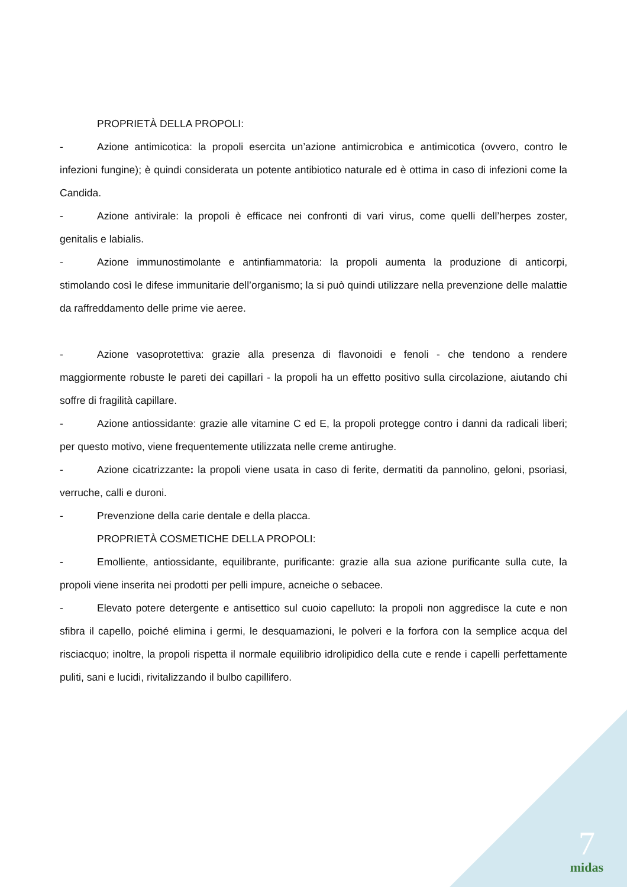PROPRIETÀ DELLA PROPOLI:
- Azione antimicotica: la propoli esercita un’azione antimicrobica e antimicotica (ovvero, contro le infezioni fungine); è quindi considerata un potente antibiotico naturale ed è ottima in caso di infezioni come la Candida.
- Azione antivirale: la propoli è efficace nei confronti di vari virus, come quelli dell’herpes zoster, genitalis e labialis.
- Azione immunostimolante e antinfiammatoria: la propoli aumenta la produzione di anticorpi, stimolando così le difese immunitarie dell’organismo; la si può quindi utilizzare nella prevenzione delle malattie da raffreddamento delle prime vie aeree.
- Azione vasoprotettiva: grazie alla presenza di flavonoidi e fenoli - che tendono a rendere maggiormente robuste le pareti dei capillari - la propoli ha un effetto positivo sulla circolazione, aiutando chi soffre di fragilità capillare.
- Azione antiossidante: grazie alle vitamine C ed E, la propoli protegge contro i danni da radicali liberi; per questo motivo, viene frequentemente utilizzata nelle creme antirughe.
- Azione cicatrizzante: la propoli viene usata in caso di ferite, dermatiti da pannolino, geloni, psoriasi, verruche, calli e duroni.
- Prevenzione della carie dentale e della placca.
PROPRIETÀ COSMETICHE DELLA PROPOLI:
- Emolliente, antiossidante, equilibrante, purificante: grazie alla sua azione purificante sulla cute, la propoli viene inserita nei prodotti per pelli impure, acneiche o sebacee.
- Elevato potere detergente e antisettico sul cuoio capelluto: la propoli non aggredisce la cute e non sfibra il capello, poiché elimina i germi, le desquamazioni, le polveri e la forfora con la semplice acqua del risciacquo; inoltre, la propoli rispetta il normale equilibrio idrolipidico della cute e rende i capelli perfettamente puliti, sani e lucidi, rivitalizzando il bulbo capillifero.
7
midas